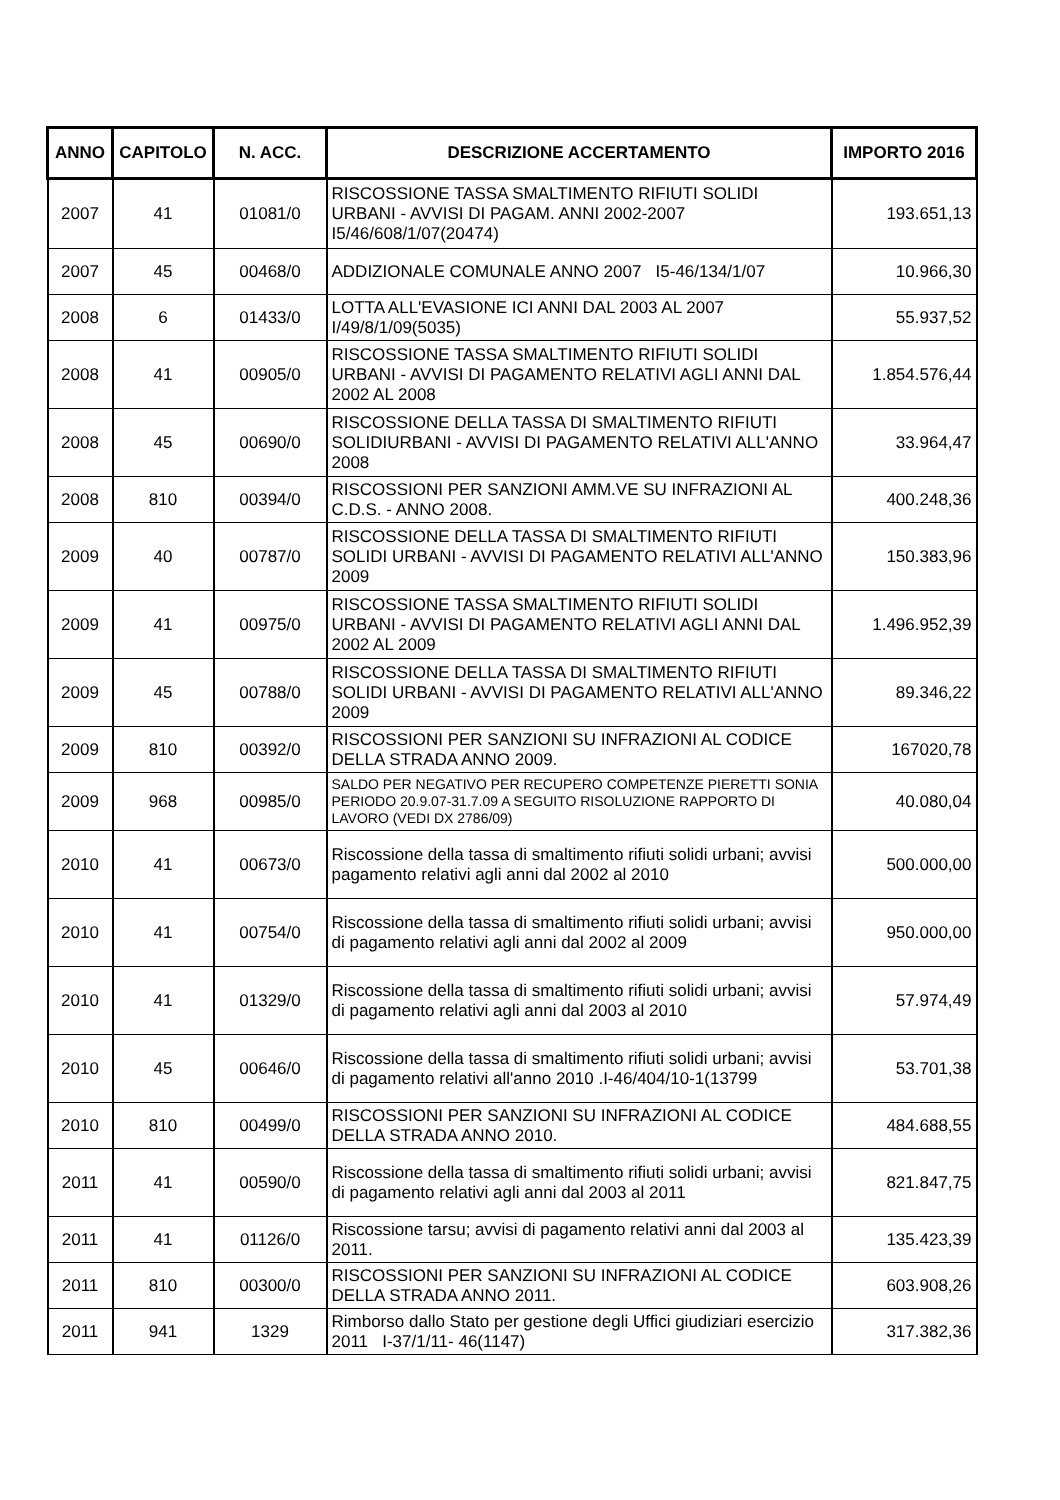| ANNO | CAPITOLO | N. ACC. | DESCRIZIONE ACCERTAMENTO | IMPORTO 2016 |
| --- | --- | --- | --- | --- |
| 2007 | 41 | 01081/0 | RISCOSSIONE TASSA SMALTIMENTO RIFIUTI SOLIDI URBANI - AVVISI DI PAGAM. ANNI 2002-2007 I5/46/608/1/07(20474) | 193.651,13 |
| 2007 | 45 | 00468/0 | ADDIZIONALE COMUNALE ANNO 2007 I5-46/134/1/07 | 10.966,30 |
| 2008 | 6 | 01433/0 | LOTTA ALL'EVASIONE ICI ANNI DAL 2003 AL 2007 I/49/8/1/09(5035) | 55.937,52 |
| 2008 | 41 | 00905/0 | RISCOSSIONE TASSA SMALTIMENTO RIFIUTI SOLIDI URBANI - AVVISI DI PAGAMENTO RELATIVI AGLI ANNI DAL 2002 AL 2008 | 1.854.576,44 |
| 2008 | 45 | 00690/0 | RISCOSSIONE DELLA TASSA DI SMALTIMENTO RIFIUTI SOLIDIURBANI - AVVISI DI PAGAMENTO RELATIVI ALL'ANNO 2008 | 33.964,47 |
| 2008 | 810 | 00394/0 | RISCOSSIONI PER SANZIONI AMM.VE SU INFRAZIONI AL C.D.S. - ANNO 2008. | 400.248,36 |
| 2009 | 40 | 00787/0 | RISCOSSIONE DELLA TASSA DI SMALTIMENTO RIFIUTI SOLIDI URBANI - AVVISI DI PAGAMENTO RELATIVI ALL'ANNO 2009 | 150.383,96 |
| 2009 | 41 | 00975/0 | RISCOSSIONE TASSA SMALTIMENTO RIFIUTI SOLIDI URBANI - AVVISI DI PAGAMENTO RELATIVI AGLI ANNI DAL 2002 AL 2009 | 1.496.952,39 |
| 2009 | 45 | 00788/0 | RISCOSSIONE DELLA TASSA DI SMALTIMENTO RIFIUTI SOLIDI URBANI - AVVISI DI PAGAMENTO RELATIVI ALL'ANNO 2009 | 89.346,22 |
| 2009 | 810 | 00392/0 | RISCOSSIONI PER SANZIONI SU INFRAZIONI AL CODICE DELLA STRADA ANNO 2009. | 167020,78 |
| 2009 | 968 | 00985/0 | SALDO PER NEGATIVO PER RECUPERO COMPETENZE PIERETTI SONIA PERIODO 20.9.07-31.7.09 A SEGUITO RISOLUZIONE RAPPORTO DI LAVORO (VEDI DX 2786/09) | 40.080,04 |
| 2010 | 41 | 00673/0 | Riscossione della tassa di smaltimento rifiuti solidi urbani; avvisi pagamento relativi agli anni dal 2002 al 2010 | 500.000,00 |
| 2010 | 41 | 00754/0 | Riscossione della tassa di smaltimento rifiuti solidi urbani; avvisi di pagamento relativi agli anni dal 2002 al 2009 | 950.000,00 |
| 2010 | 41 | 01329/0 | Riscossione della tassa di smaltimento rifiuti solidi urbani; avvisi di pagamento relativi agli anni dal 2003 al 2010 | 57.974,49 |
| 2010 | 45 | 00646/0 | Riscossione della tassa di smaltimento rifiuti solidi urbani; avvisi di pagamento relativi all'anno 2010 .I-46/404/10-1(13799 | 53.701,38 |
| 2010 | 810 | 00499/0 | RISCOSSIONI PER SANZIONI SU INFRAZIONI AL CODICE DELLA STRADA ANNO 2010. | 484.688,55 |
| 2011 | 41 | 00590/0 | Riscossione della tassa di smaltimento rifiuti solidi urbani; avvisi di pagamento relativi agli anni dal 2003 al 2011 | 821.847,75 |
| 2011 | 41 | 01126/0 | Riscossione tarsu; avvisi di pagamento relativi anni dal 2003 al 2011. | 135.423,39 |
| 2011 | 810 | 00300/0 | RISCOSSIONI PER SANZIONI SU INFRAZIONI AL CODICE DELLA STRADA ANNO 2011. | 603.908,26 |
| 2011 | 941 | 1329 | Rimborso dallo Stato per gestione degli Uffici giudiziari esercizio 2011 I-37/1/11- 46(1147) | 317.382,36 |